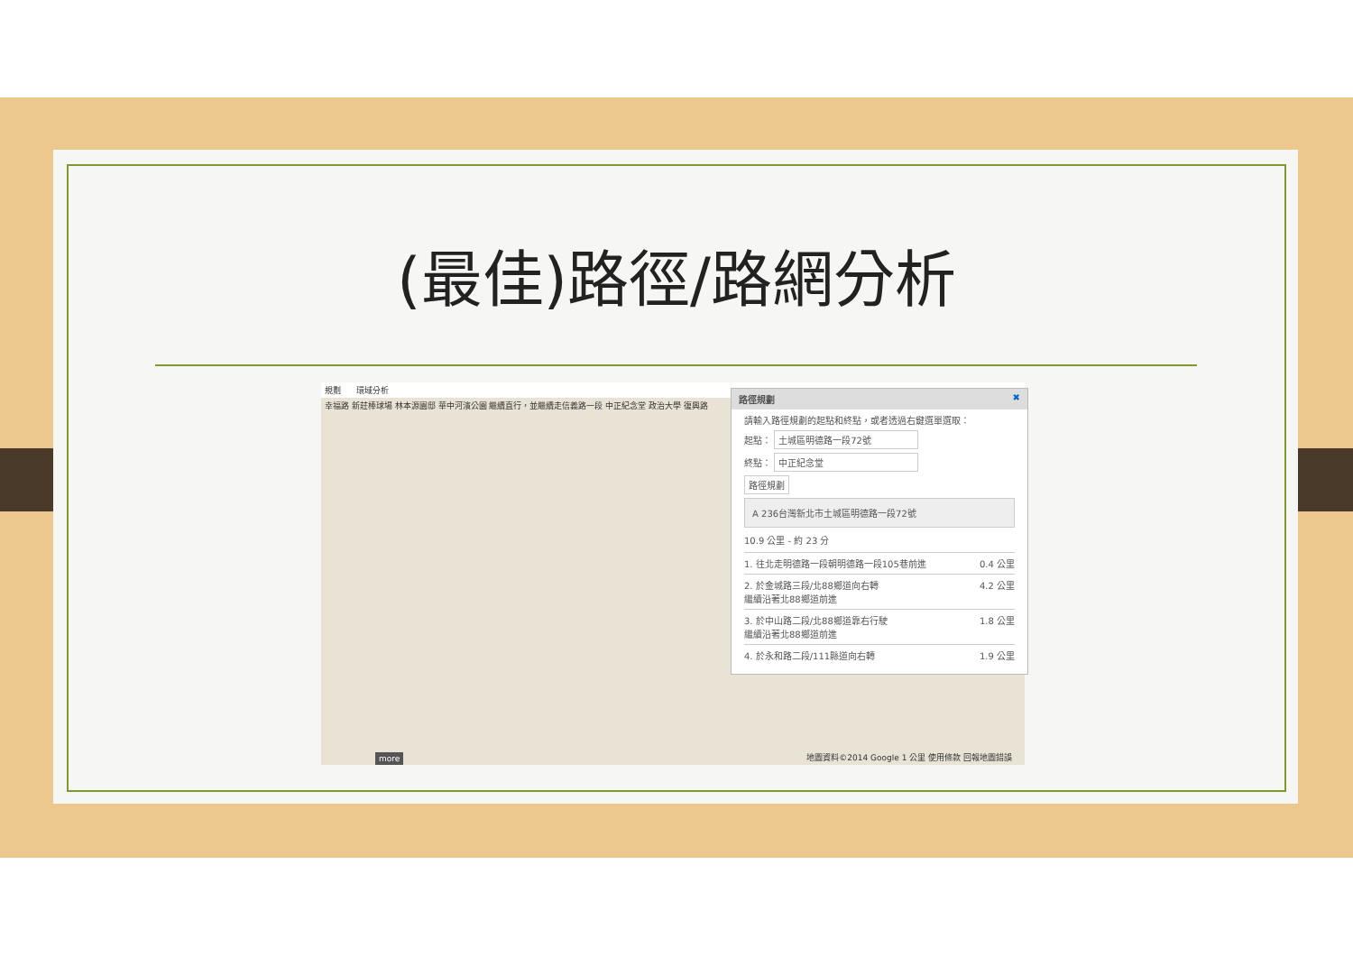(最佳)路徑/路網分析
規劃 環域分析
幸福路 新莊棒球場 林本源園邸 華中河濱公園 繼續直行，並繼續走信義路一段 中正紀念堂 政治大學 復興路
more
地圖資料©2014 Google 1 公里 使用條款 回報地圖錯誤
路徑規劃 ✖
請輸入路徑規劃的起點和終點，或者透過右鍵選單選取：
起點： 土城區明德路一段72號
終點： 中正紀念堂
路徑規劃
A 236台灣新北市土城區明德路一段72號
10.9 公里 - 約 23 分
1. 往北走明德路一段朝明德路一段105巷前進 0.4 公里
2. 於金城路三段/北88鄉道向右轉
繼續沿著北88鄉道前進 4.2 公里
3. 於中山路二段/北88鄉道靠右行駛
繼續沿著北88鄉道前進 1.8 公里
4. 於永和路二段/111縣道向右轉 1.9 公里